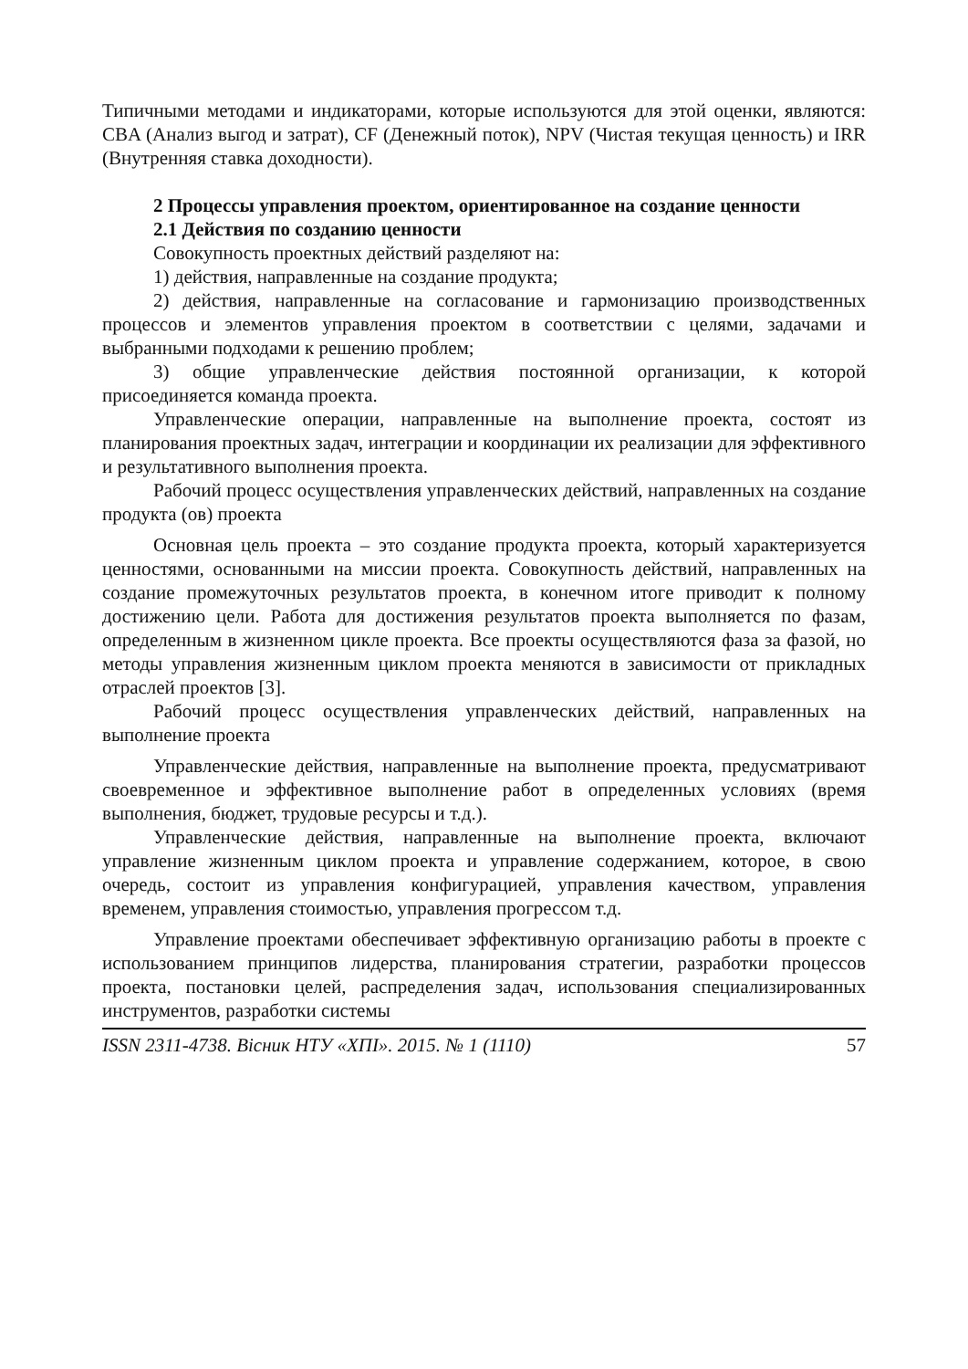Типичными методами и индикаторами, которые используются для этой оценки, являются: CBA (Анализ выгод и затрат), CF (Денежный поток), NPV (Чистая текущая ценность) и IRR (Внутренняя ставка доходности).
2 Процессы управления проектом, ориентированное на создание ценности
2.1 Действия по созданию ценности
Совокупность проектных действий разделяют на:
1) действия, направленные на создание продукта;
2) действия, направленные на согласование и гармонизацию производственных процессов и элементов управления проектом в соответствии с целями, задачами и выбранными подходами к решению проблем;
3) общие управленческие действия постоянной организации, к которой присоединяется команда проекта.
Управленческие операции, направленные на выполнение проекта, состоят из планирования проектных задач, интеграции и координации их реализации для эффективного и результативного выполнения проекта.
Рабочий процесс осуществления управленческих действий, направленных на создание продукта (ов) проекта
Основная цель проекта – это создание продукта проекта, который характеризуется ценностями, основанными на миссии проекта. Совокупность действий, направленных на создание промежуточных результатов проекта, в конечном итоге приводит к полному достижению цели. Работа для достижения результатов проекта выполняется по фазам, определенным в жизненном цикле проекта. Все проекты осуществляются фаза за фазой, но методы управления жизненным циклом проекта меняются в зависимости от прикладных отраслей проектов [3].
Рабочий процесс осуществления управленческих действий, направленных на выполнение проекта
Управленческие действия, направленные на выполнение проекта, предусматривают своевременное и эффективное выполнение работ в определенных условиях (время выполнения, бюджет, трудовые ресурсы и т.д.).
Управленческие действия, направленные на выполнение проекта, включают управление жизненным циклом проекта и управление содержанием, которое, в свою очередь, состоит из управления конфигурацией, управления качеством, управления временем, управления стоимостью, управления прогрессом т.д.
Управление проектами обеспечивает эффективную организацию работы в проекте с использованием принципов лидерства, планирования стратегии, разработки процессов проекта, постановки целей, распределения задач, использования специализированных инструментов, разработки системы
ISSN 2311-4738. Вісник НТУ «ХПІ». 2015. № 1 (1110) 57